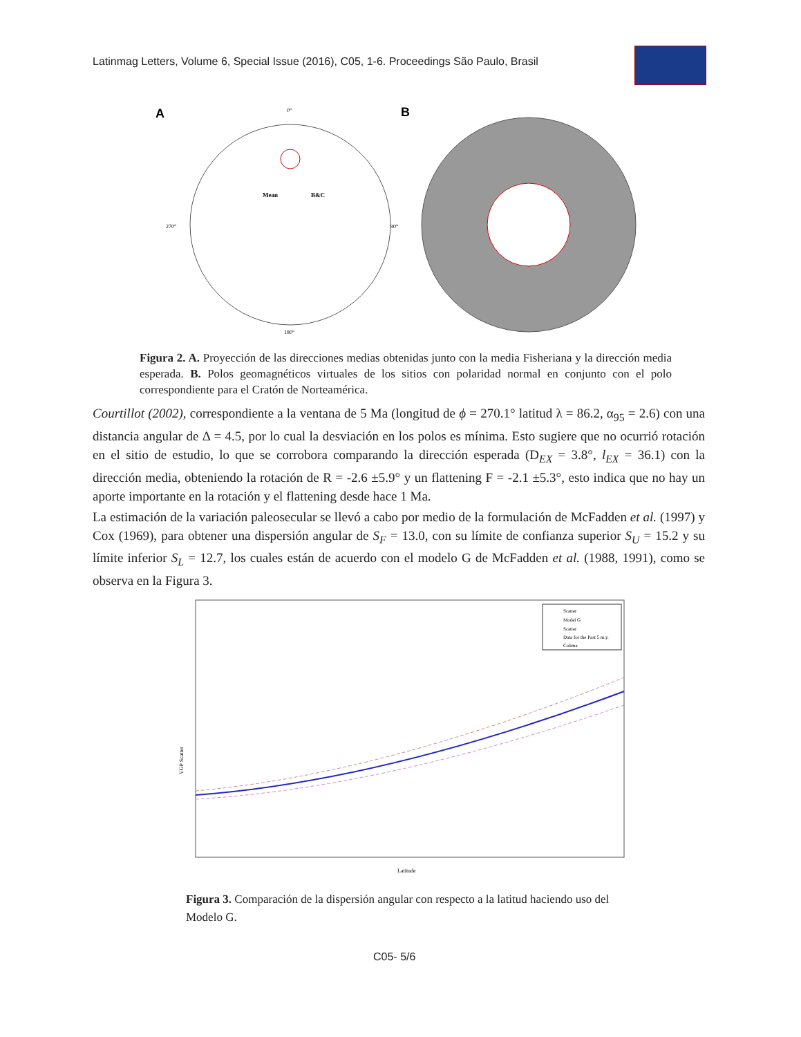Latinmag Letters, Volume 6, Special Issue (2016), C05, 1-6. Proceedings São Paulo, Brasil
A
B
0°
270°
90°
180°
Mean
B&C
Figura 2. A. Proyección de las direcciones medias obtenidas junto con la media Fisheriana y la dirección media esperada. B. Polos geomagnéticos virtuales de los sitios con polaridad normal en conjunto con el polo correspondiente para el Cratón de Norteamérica.
Courtillot (2002), correspondiente a la ventana de 5 Ma (longitud de ϕ = 270.1° latitud λ = 86.2, α<sub>95</sub> = 2.6) con una distancia angular de Δ = 4.5, por lo cual la desviación en los polos es mínima. Esto sugiere que no ocurrió rotación en el sitio de estudio, lo que se corrobora comparando la dirección esperada (D<sub>EX</sub> = 3.8°, l<sub>EX</sub> = 36.1) con la dirección media, obteniendo la rotación de R = -2.6 ±5.9° y un flattening F = -2.1 ±5.3°, esto indica que no hay un aporte importante en la rotación y el flattening desde hace 1 Ma.
La estimación de la variación paleosecular se llevó a cabo por medio de la formulación de McFadden et al. (1997) y Cox (1969), para obtener una dispersión angular de S<sub>F</sub> = 13.0, con su límite de confianza superior S<sub>U</sub> = 15.2 y su límite inferior S<sub>L</sub> = 12.7, los cuales están de acuerdo con el modelo G de McFadden et al. (1988, 1991), como se observa en la Figura 3.
VGP Scatter
Latitude
Scatter
Model G
Scatter
Data for the Past 5 m.y.
Colima
Figura 3. Comparación de la dispersión angular con respecto a la latitud haciendo uso del Modelo G.
C05- 5/6